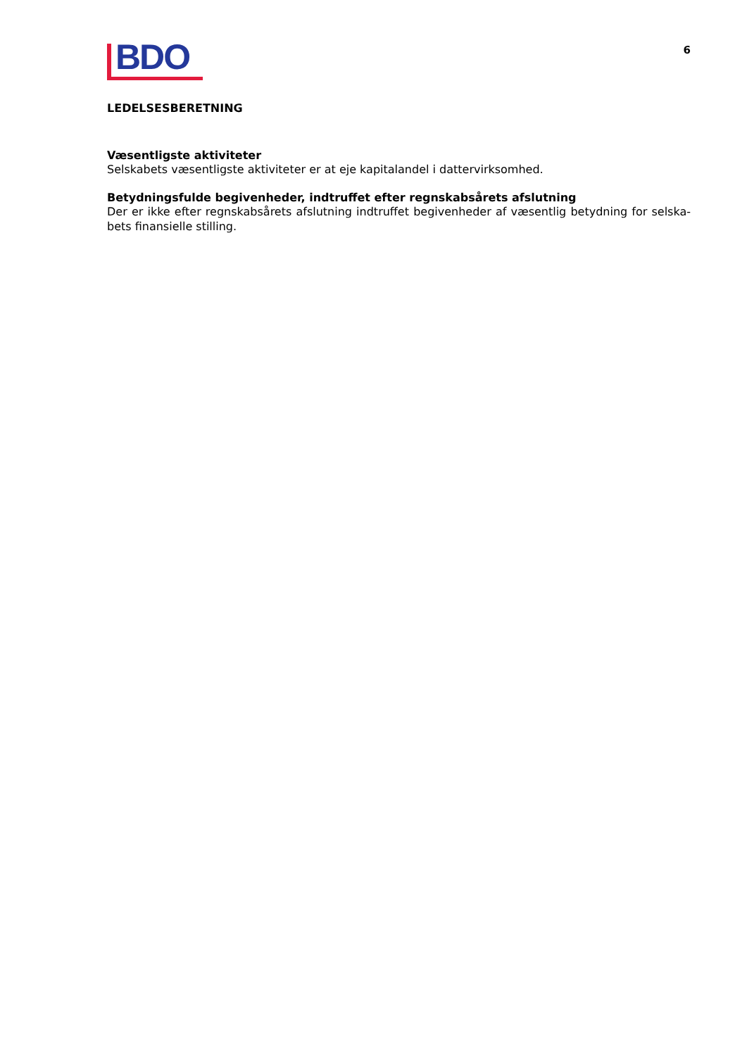BDO
6
LEDELSESBERETNING
Væsentligste aktiviteter
Selskabets væsentligste aktiviteter er at eje kapitalandel i dattervirksomhed.
Betydningsfulde begivenheder, indtruffet efter regnskabsårets afslutning
Der er ikke efter regnskabsårets afslutning indtruffet begivenheder af væsentlig betydning for selska-bets finansielle stilling.